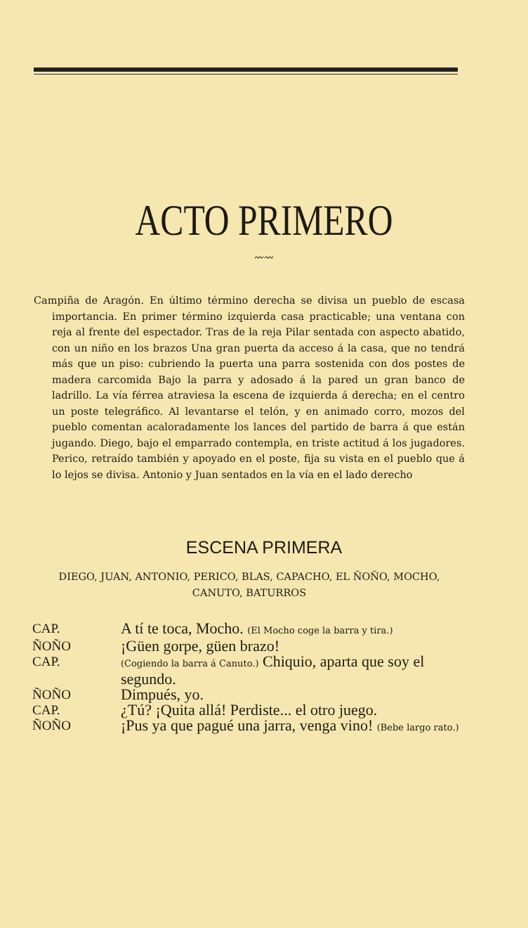ACTO PRIMERO
〰〰
Campiña de Aragón. En último término derecha se divisa un pueblo de escasa importancia. En primer término izquierda casa practicable; una ventana con reja al frente del espectador. Tras de la reja Pilar sentada con aspecto abatido, con un niño en los brazos Una gran puerta da acceso á la casa, que no tendrá más que un piso: cubriendo la puerta una parra sostenida con dos postes de madera carcomida Bajo la parra y adosado á la pared un gran banco de ladrillo. La vía férrea atraviesa la escena de izquierda á derecha; en el centro un poste telegráfico. Al levantarse el telón, y en animado corro, mozos del pueblo comentan acaloradamente los lances del partido de barra á que están jugando. Diego, bajo el emparrado contempla, en triste actitud á los jugadores. Perico, retraído también y apoyado en el poste, fija su vista en el pueblo que á lo lejos se divisa. Antonio y Juan sentados en la vía en el lado derecho
ESCENA PRIMERA
DIEGO, JUAN, ANTONIO, PERICO, BLAS, CAPACHO, EL ÑOÑO, MOCHO, CANUTO, BATURROS
| CAP. | A tí te toca, Mocho. (El Mocho coge la barra y tira.) |
| ÑOÑO | ¡Güen gorpe, güen brazo! |
| CAP. | (Cogiendo la barra á Canuto.) Chiquio, aparta que soy el segundo. |
| ÑOÑO | Dimpués, yo. |
| CAP. | ¿Tú? ¡Quita allá! Perdiste... el otro juego. |
| ÑOÑO | ¡Pus ya que pagué una jarra, venga vino! (Bebe largo rato.) |